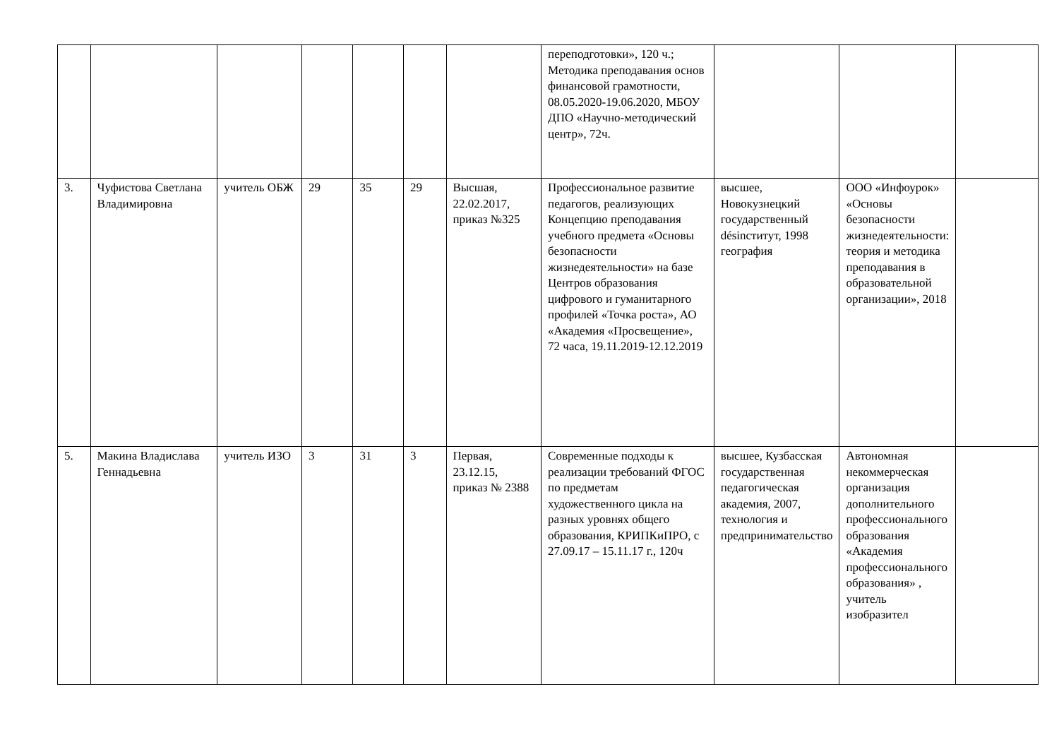| | | | | | | | переподготовки», 120 ч.; Методика преподавания основ финансовой грамотности, 08.05.2020-19.06.2020, МБОУ ДПО «Научно-методический центр», 72ч. | | | |
| 3. | Чуфистова Светлана Владимировна | учитель ОБЖ | 29 | 35 | 29 | Высшая, 22.02.2017, приказ №325 | Профессиональное развитие педагогов, реализующих Концепцию преподавания учебного предмета «Основы безопасности жизнедеятельности» на базе Центров образования цифрового и гуманитарного профилей «Точка роста», АО «Академия «Просвещение», 72 часа, 19.11.2019-12.12.2019 | высшее, Новокузнецкий государственный désinститут, 1998 география | ООО «Инфоурок» «Основы безопасности жизнедеятельности: теория и методика преподавания в образовательной организации», 2018 | |
| 5. | Макина Владислава Геннадьевна | учитель ИЗО | 3 | 31 | 3 | Первая, 23.12.15, приказ № 2388 | Современные подходы к реализации требований ФГОС по предметам художественного цикла на разных уровнях общего образования, КРИПКиПРО, с 27.09.17 – 15.11.17 г., 120ч | высшее, Кузбасская государственная педагогическая академия, 2007, технология и предпринимательство | Автономная некоммерческая организация дополнительного профессионального образования «Академия профессионального образования» , учитель изобразител | |